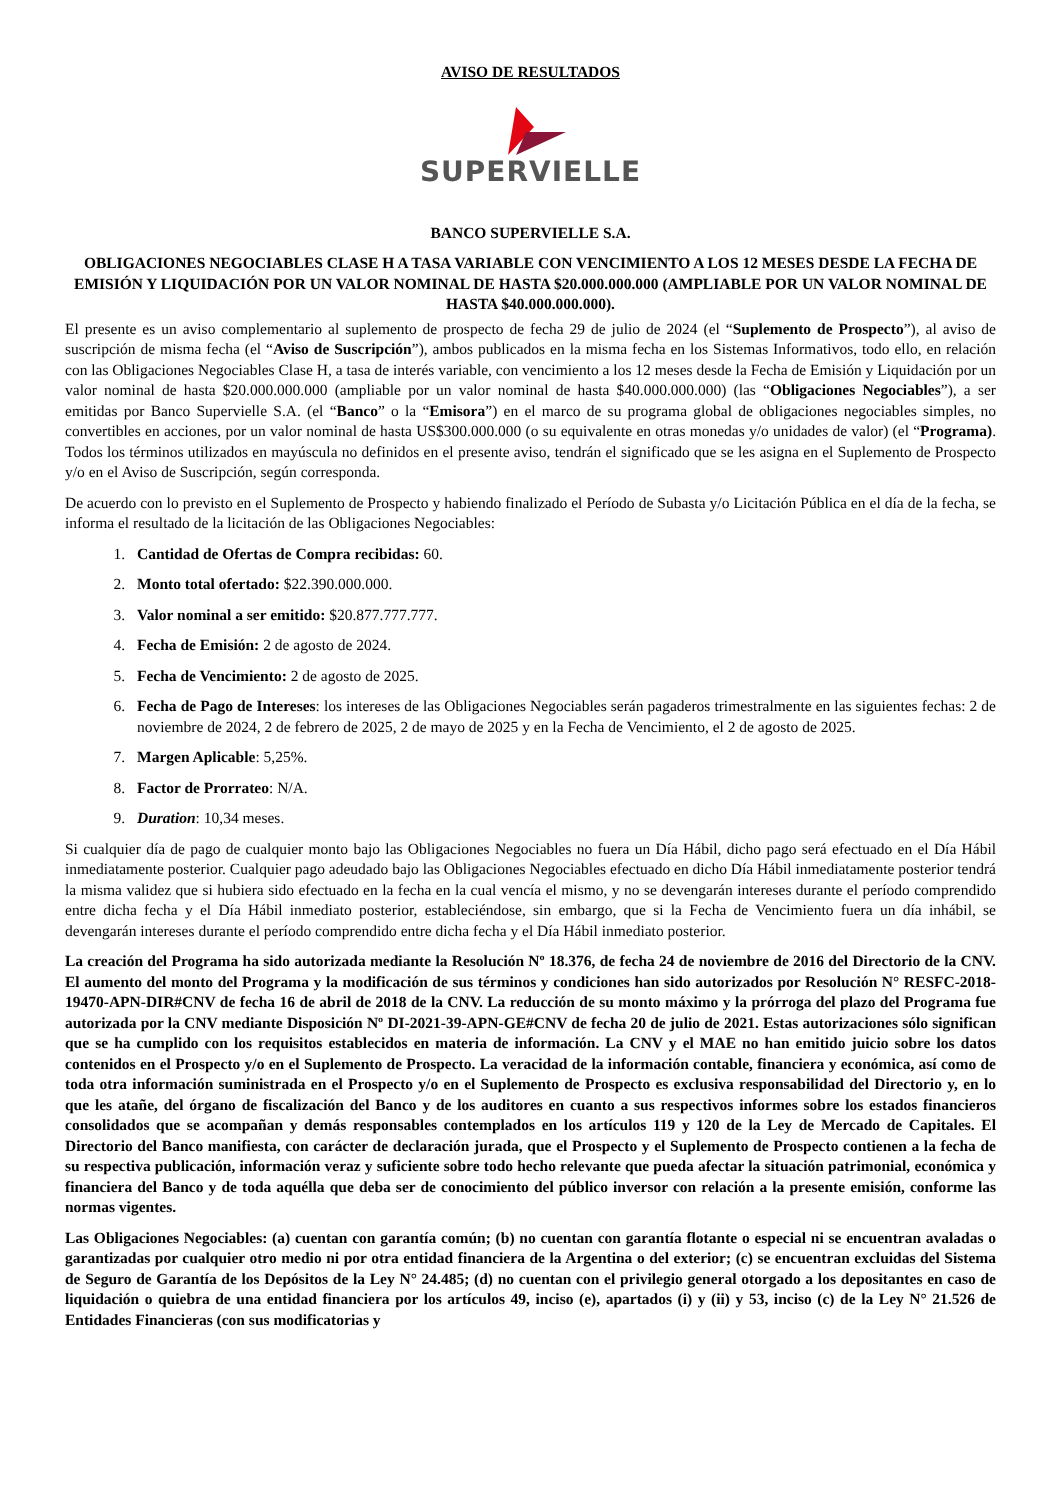AVISO DE RESULTADOS
SUPERVIELLE
BANCO SUPERVIELLE S.A.
OBLIGACIONES NEGOCIABLES CLASE H A TASA VARIABLE CON VENCIMIENTO A LOS 12 MESES DESDE LA FECHA DE EMISIÓN Y LIQUIDACIÓN POR UN VALOR NOMINAL DE HASTA $20.000.000.000 (AMPLIABLE POR UN VALOR NOMINAL DE HASTA $40.000.000.000).
El presente es un aviso complementario al suplemento de prospecto de fecha 29 de julio de 2024 (el “Suplemento de Prospecto”), al aviso de suscripción de misma fecha (el “Aviso de Suscripción”), ambos publicados en la misma fecha en los Sistemas Informativos, todo ello, en relación con las Obligaciones Negociables Clase H, a tasa de interés variable, con vencimiento a los 12 meses desde la Fecha de Emisión y Liquidación por un valor nominal de hasta $20.000.000.000 (ampliable por un valor nominal de hasta $40.000.000.000) (las “Obligaciones Negociables”), a ser emitidas por Banco Supervielle S.A. (el “Banco” o la “Emisora”) en el marco de su programa global de obligaciones negociables simples, no convertibles en acciones, por un valor nominal de hasta US$300.000.000 (o su equivalente en otras monedas y/o unidades de valor) (el “Programa). Todos los términos utilizados en mayúscula no definidos en el presente aviso, tendrán el significado que se les asigna en el Suplemento de Prospecto y/o en el Aviso de Suscripción, según corresponda.
De acuerdo con lo previsto en el Suplemento de Prospecto y habiendo finalizado el Período de Subasta y/o Licitación Pública en el día de la fecha, se informa el resultado de la licitación de las Obligaciones Negociables:
1. Cantidad de Ofertas de Compra recibidas: 60.
2. Monto total ofertado: $22.390.000.000.
3. Valor nominal a ser emitido: $20.877.777.777.
4. Fecha de Emisión: 2 de agosto de 2024.
5. Fecha de Vencimiento: 2 de agosto de 2025.
6. Fecha de Pago de Intereses: los intereses de las Obligaciones Negociables serán pagaderos trimestralmente en las siguientes fechas: 2 de noviembre de 2024, 2 de febrero de 2025, 2 de mayo de 2025 y en la Fecha de Vencimiento, el 2 de agosto de 2025.
7. Margen Aplicable: 5,25%.
8. Factor de Prorrateo: N/A.
9. Duration: 10,34 meses.
Si cualquier día de pago de cualquier monto bajo las Obligaciones Negociables no fuera un Día Hábil, dicho pago será efectuado en el Día Hábil inmediatamente posterior. Cualquier pago adeudado bajo las Obligaciones Negociables efectuado en dicho Día Hábil inmediatamente posterior tendrá la misma validez que si hubiera sido efectuado en la fecha en la cual vencía el mismo, y no se devengarán intereses durante el período comprendido entre dicha fecha y el Día Hábil inmediato posterior, estableciéndose, sin embargo, que si la Fecha de Vencimiento fuera un día inhábil, se devengarán intereses durante el período comprendido entre dicha fecha y el Día Hábil inmediato posterior.
La creación del Programa ha sido autorizada mediante la Resolución Nº 18.376, de fecha 24 de noviembre de 2016 del Directorio de la CNV. El aumento del monto del Programa y la modificación de sus términos y condiciones han sido autorizados por Resolución N° RESFC-2018-19470-APN-DIR#CNV de fecha 16 de abril de 2018 de la CNV. La reducción de su monto máximo y la prórroga del plazo del Programa fue autorizada por la CNV mediante Disposición Nº DI-2021-39-APN-GE#CNV de fecha 20 de julio de 2021. Estas autorizaciones sólo significan que se ha cumplido con los requisitos establecidos en materia de información. La CNV y el MAE no han emitido juicio sobre los datos contenidos en el Prospecto y/o en el Suplemento de Prospecto. La veracidad de la información contable, financiera y económica, así como de toda otra información suministrada en el Prospecto y/o en el Suplemento de Prospecto es exclusiva responsabilidad del Directorio y, en lo que les atañe, del órgano de fiscalización del Banco y de los auditores en cuanto a sus respectivos informes sobre los estados financieros consolidados que se acompañan y demás responsables contemplados en los artículos 119 y 120 de la Ley de Mercado de Capitales. El Directorio del Banco manifiesta, con carácter de declaración jurada, que el Prospecto y el Suplemento de Prospecto contienen a la fecha de su respectiva publicación, información veraz y suficiente sobre todo hecho relevante que pueda afectar la situación patrimonial, económica y financiera del Banco y de toda aquélla que deba ser de conocimiento del público inversor con relación a la presente emisión, conforme las normas vigentes.
Las Obligaciones Negociables: (a) cuentan con garantía común; (b) no cuentan con garantía flotante o especial ni se encuentran avaladas o garantizadas por cualquier otro medio ni por otra entidad financiera de la Argentina o del exterior; (c) se encuentran excluidas del Sistema de Seguro de Garantía de los Depósitos de la Ley N° 24.485; (d) no cuentan con el privilegio general otorgado a los depositantes en caso de liquidación o quiebra de una entidad financiera por los artículos 49, inciso (e), apartados (i) y (ii) y 53, inciso (c) de la Ley N° 21.526 de Entidades Financieras (con sus modificatorias y